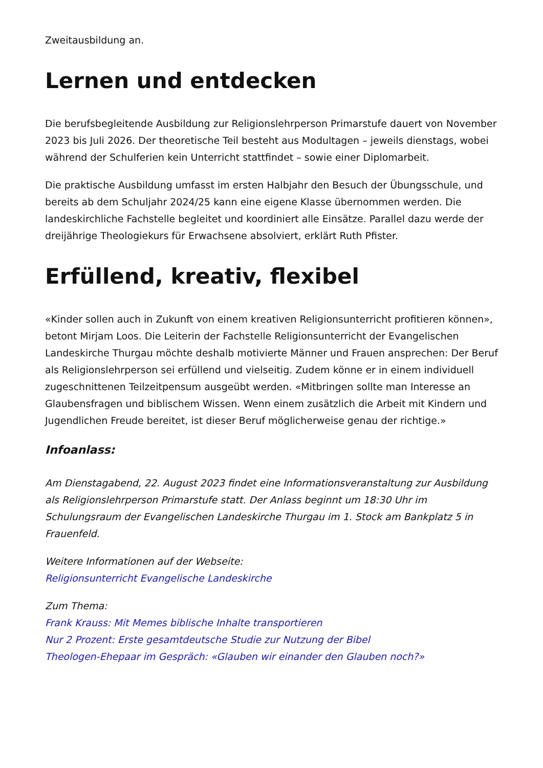Zweitausbildung an.
Lernen und entdecken
Die berufsbegleitende Ausbildung zur Religionslehrperson Primarstufe dauert von November 2023 bis Juli 2026. Der theoretische Teil besteht aus Modultagen – jeweils dienstags, wobei während der Schulferien kein Unterricht stattfindet – sowie einer Diplomarbeit.
Die praktische Ausbildung umfasst im ersten Halbjahr den Besuch der Übungsschule, und bereits ab dem Schuljahr 2024/25 kann eine eigene Klasse übernommen werden. Die landeskirchliche Fachstelle begleitet und koordiniert alle Einsätze. Parallel dazu werde der dreijährige Theologiekurs für Erwachsene absolviert, erklärt Ruth Pfister.
Erfüllend, kreativ, flexibel
«Kinder sollen auch in Zukunft von einem kreativen Religionsunterricht profitieren können», betont Mirjam Loos. Die Leiterin der Fachstelle Religionsunterricht der Evangelischen Landeskirche Thurgau möchte deshalb motivierte Männer und Frauen ansprechen: Der Beruf als Religionslehrperson sei erfüllend und vielseitig. Zudem könne er in einem individuell zugeschnittenen Teilzeitpensum ausgeübt werden. «Mitbringen sollte man Interesse an Glaubensfragen und biblischem Wissen. Wenn einem zusätzlich die Arbeit mit Kindern und Jugendlichen Freude bereitet, ist dieser Beruf möglicherweise genau der richtige.»
Infoanlass:
Am Dienstagabend, 22. August 2023 findet eine Informationsveranstaltung zur Ausbildung als Religionslehrperson Primarstufe statt. Der Anlass beginnt um 18:30 Uhr im Schulungsraum der Evangelischen Landeskirche Thurgau im 1. Stock am Bankplatz 5 in Frauenfeld.
Weitere Informationen auf der Webseite:
Religionsunterricht Evangelische Landeskirche
Zum Thema:
Frank Krauss: Mit Memes biblische Inhalte transportieren
Nur 2 Prozent: Erste gesamtdeutsche Studie zur Nutzung der Bibel
Theologen-Ehepaar im Gespräch: «Glauben wir einander den Glauben noch?»